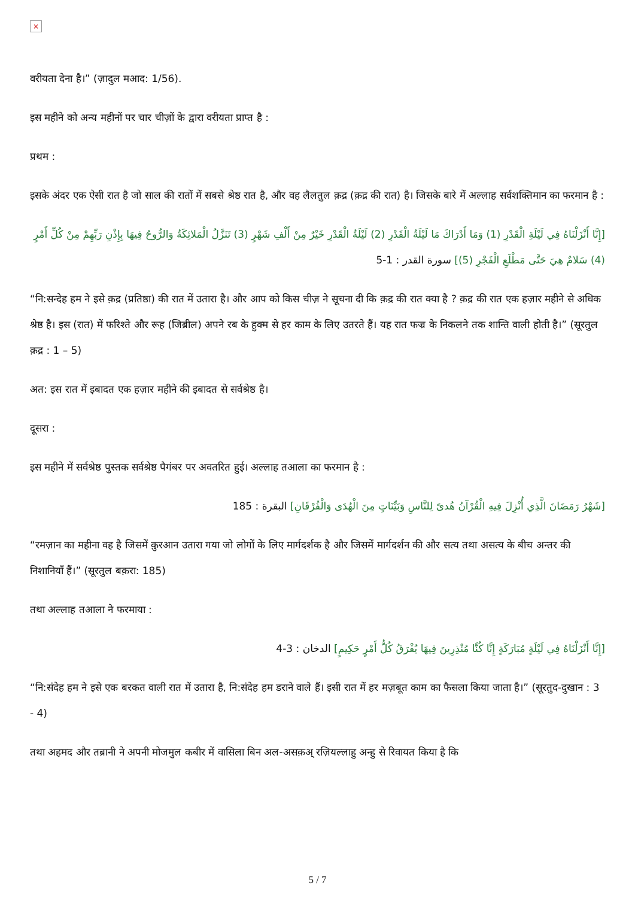×
वरीयता देना है।” (ज़ादुल मआद: 1/56).
इस महीने को अन्य महीनों पर चार चीज़ों के द्वारा वरीयता प्राप्त है :
प्रथम :
इसके अंदर एक ऐसी रात है जो साल की रातों में सबसे श्रेष्ठ रात है, और वह लैलतुल क़द्र (क़द्र की रात) है। जिसके बारे में अल्लाह सर्वशक्तिमान का फरमान है :
[إِنَّا أَنْزَلْنَاهُ فِي لَيْلَةِ الْقَدْرِ (1) وَمَا أَدْرَاكَ مَا لَيْلَةُ الْقَدْرِ (2) لَيْلَةُ الْقَدْرِ خَيْرٌ مِنْ أَلْفِ شَهْرٍ (3) تَنَزَّلُ الْمَلائِكَةُ وَالرُّوحُ فِيهَا بِإِذْنِ رَبِّهِمْ مِنْ كُلِّ أَمْرٍ (4) سَلامٌ هِيَ حَتَّى مَطْلَعِ الْفَجْرِ (5)] سورة القدر : 1-5
“नि:सन्देह हम ने इसे क़द्र (प्रतिष्ठा) की रात में उतारा है। और आप को किस चीज़ ने सूचना दी कि क़द्र की रात क्या है ? क़द्र की रात एक हज़ार महीने से अधिक श्रेष्ठ है। इस (रात) में फरिश्ते और रूह (जिब्रील) अपने रब के हुक्म से हर काम के लिए उतरते हैं। यह रात फज्र के निकलने तक शान्ति वाली होती है।” (सूरतुल क़द्र : 1 – 5)
अत: इस रात में इबादत एक हज़ार महीने की इबादत से सर्वश्रेष्ठ है।
दूसरा :
इस महीने में सर्वश्रेष्ठ पुस्तक सर्वश्रेष्ठ पैगंबर पर अवतरित हुई। अल्लाह तआला का फरमान है :
[شَهْرُ رَمَضَانَ الَّذِي أُنْزِلَ فِيهِ الْقُرْآنُ هُدىً لِلنَّاسِ وَبَيِّنَاتٍ مِنَ الْهُدَى وَالْفُرْقَانِ] البقرة : 185
“रमज़ान का महीना वह है जिसमें क़ुरआन उतारा गया जो लोगों के लिए मार्गदर्शक है और जिसमें मार्गदर्शन की और सत्य तथा असत्य के बीच अन्तर की निशानियाँ हैं।” (सूरतुल बक़रा: 185)
तथा अल्लाह तआला ने फरमाया :
[إِنَّا أَنْزَلْنَاهُ فِي لَيْلَةٍ مُبَارَكَةٍ إِنَّا كُنَّا مُنْذِرِينَ فِيهَا يُفْرَقُ كُلُّ أَمْرٍ حَكِيمٍ] الدخان : 3-4
“नि:संदेह हम ने इसे एक बरकत वाली रात में उतारा है, नि:संदेह हम डराने वाले हैं। इसी रात में हर मज़बूत काम का फैसला किया जाता है।” (सूरतुद-दुखान : 3 - 4)
तथा अहमद और तब्रानी ने अपनी मोजमुल कबीर में वासिला बिन अल-असक़अ् रज़ियल्लाहु अन्हु से रिवायत किया है कि
5 / 7